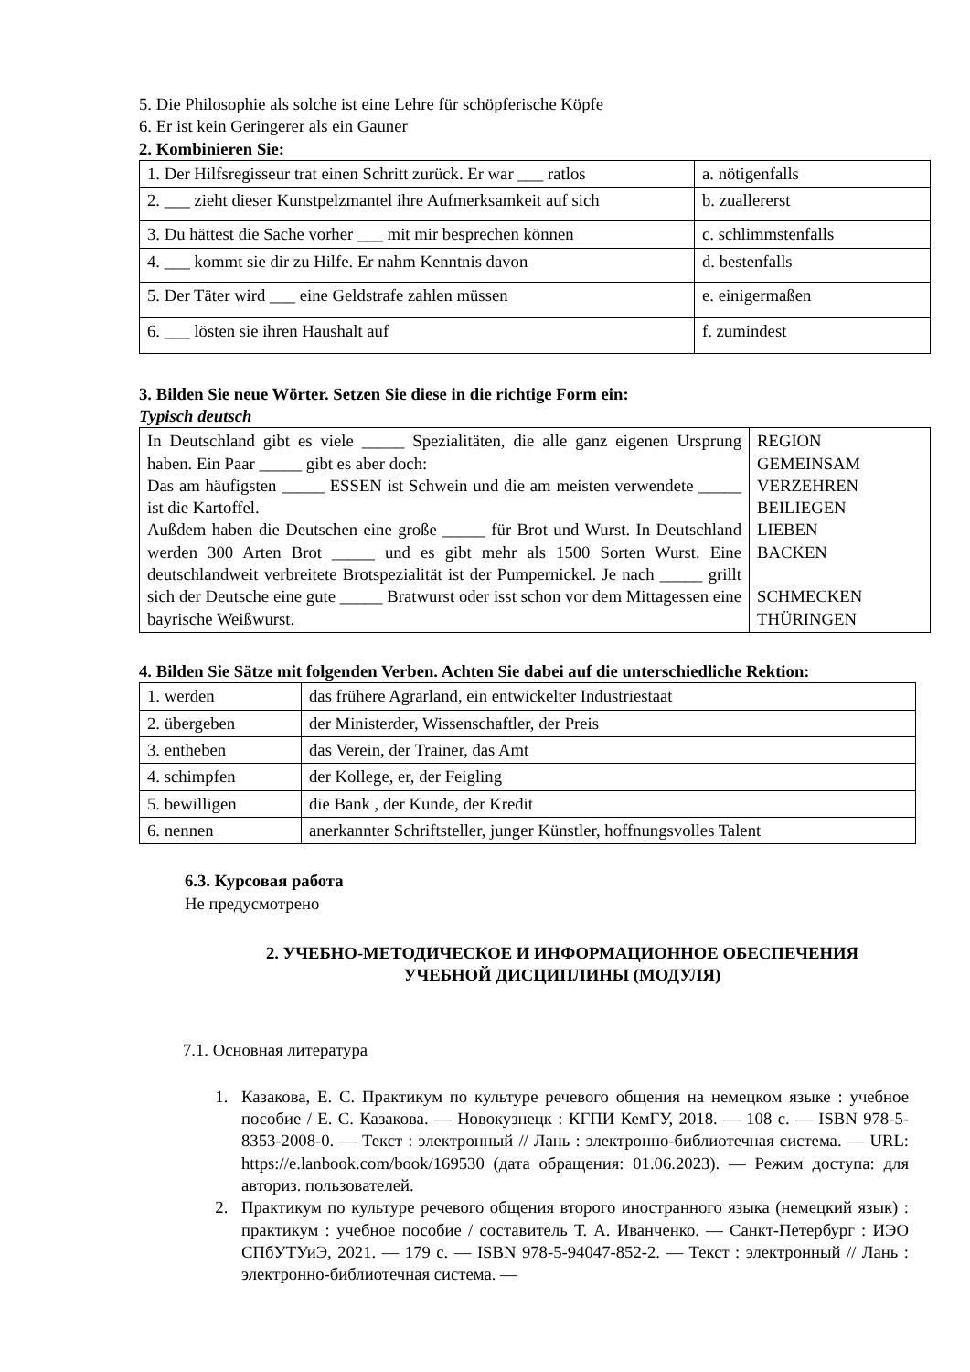5. Die Philosophie als solche ist eine Lehre für schöpferische Köpfe
6. Er ist kein Geringerer als ein Gauner
2. Kombinieren Sie:
| 1. Der Hilfsregisseur trat einen Schritt zurück. Er war ___ ratlos | a. nötigenfalls |
| 2. ___ zieht dieser Kunstpelzmantel ihre Aufmerksamkeit auf sich | b. zuallererst |
| 3. Du hättest die Sache vorher ___ mit mir besprechen können | c. schlimmstenfalls |
| 4. ___ kommt sie dir zu Hilfe. Er nahm Kenntnis davon | d. bestenfalls |
| 5. Der Täter wird ___ eine Geldstrafe zahlen müssen | e. einigermaßen |
| 6. ___ lösten sie ihren Haushalt auf | f. zumindest |
3. Bilden Sie neue Wörter. Setzen Sie diese in die richtige Form ein:
Typisch deutsch
| In Deutschland gibt es viele _____ Spezialitäten, die alle ganz eigenen Ursprung haben. Ein Paar _____ gibt es aber doch: Das am häufigsten _____ ESSEN ist Schwein und die am meisten verwendete _____ ist die Kartoffel. Außdem haben die Deutschen eine große _____ für Brot und Wurst. In Deutschland werden 300 Arten Brot _____ und es gibt mehr als 1500 Sorten Wurst. Eine deutschlandweit verbreitete Brotspezialität ist der Pumpernickel. Je nach _____ grillt sich der Deutsche eine gute _____ Bratwurst oder isst schon vor dem Mittagessen eine bayrische Weißwurst. | REGION GEMEINSAM VERZEHREN BEILIEGEN LIEBEN BACKEN SCHMECKEN THÜRINGEN |
4. Bilden Sie Sätze mit folgenden Verben. Achten Sie dabei auf die unterschiedliche Rektion:
| 1. werden | das frühere Agrarland, ein entwickelter Industriestaat |
| 2. übergeben | der Ministerder, Wissenschaftler, der Preis |
| 3. entheben | das Verein, der Trainer, das Amt |
| 4. schimpfen | der Kollege, er, der Feigling |
| 5. bewilligen | die Bank , der Kunde, der Kredit |
| 6. nennen | anerkannter Schriftsteller, junger Künstler, hoffnungsvolles Talent |
6.3. Курсовая работа
Не предусмотрено
2. УЧЕБНО-МЕТОДИЧЕСКОЕ И ИНФОРМАЦИОННОЕ ОБЕСПЕЧЕНИЯ
УЧЕБНОЙ ДИСЦИПЛИНЫ (МОДУЛЯ)
7.1. Основная литература
1. Казакова, Е. С. Практикум по культуре речевого общения на немецком языке : учебное пособие / Е. С. Казакова. — Новокузнецк : КГПИ КемГУ, 2018. — 108 с. — ISBN 978-5-8353-2008-0. — Текст : электронный // Лань : электронно-библиотечная система. — URL: https://e.lanbook.com/book/169530 (дата обращения: 01.06.2023). — Режим доступа: для авториз. пользователей.
2. Практикум по культуре речевого общения второго иностранного языка (немецкий язык) : практикум : учебное пособие / составитель Т. А. Иванченко. — Санкт-Петербург : ИЭО СПбУТУиЭ, 2021. — 179 с. — ISBN 978-5-94047-852-2. — Текст : электронный // Лань : электронно-библиотечная система. —